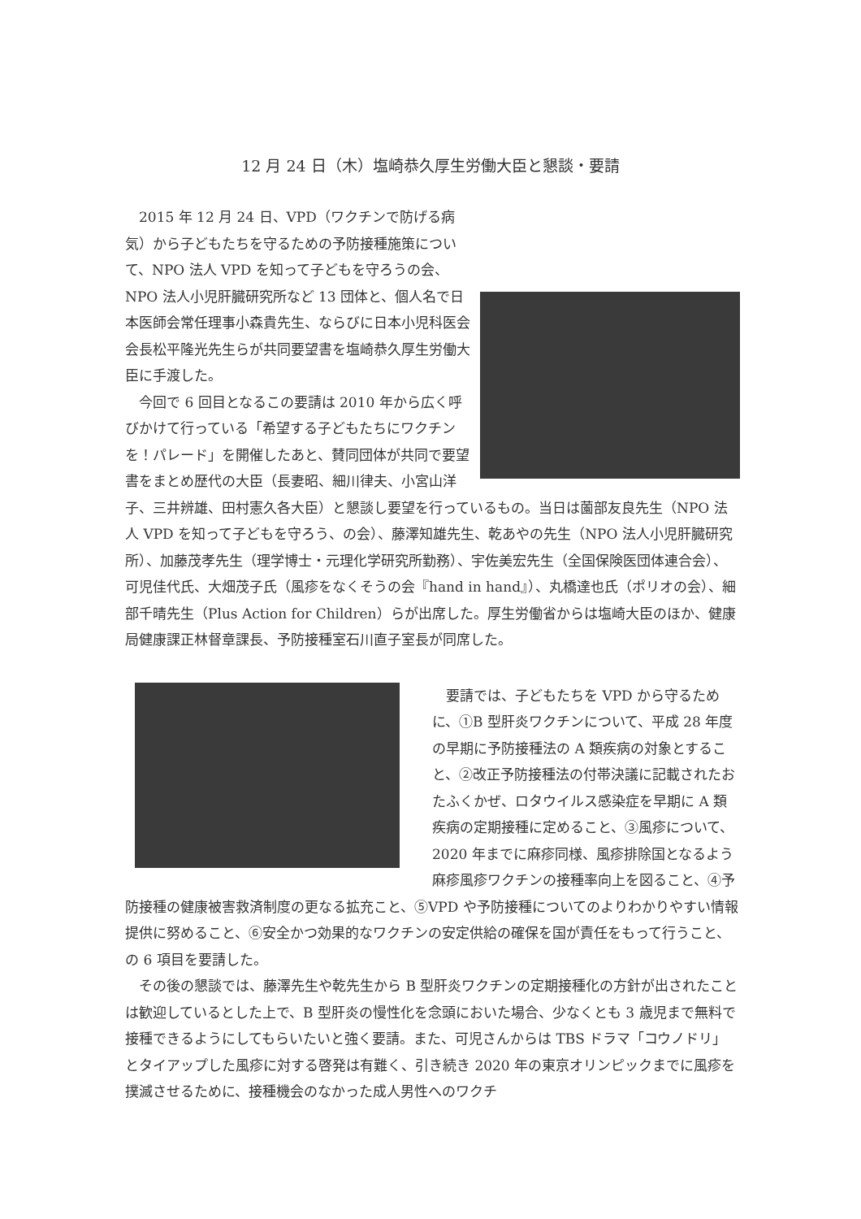12 月 24 日（木）塩崎恭久厚生労働大臣と懇談・要請
2015 年 12 月 24 日、VPD（ワクチンで防げる病気）から子どもたちを守るための予防接種施策について、NPO 法人 VPD を知って子どもを守ろうの会、NPO 法人小児肝臓研究所など 13 団体と、個人名で日本医師会常任理事小森貴先生、ならびに日本小児科医会会長松平隆光先生らが共同要望書を塩崎恭久厚生労働大臣に手渡した。
今回で 6 回目となるこの要請は 2010 年から広く呼びかけて行っている「希望する子どもたちにワクチンを！パレード」を開催したあと、賛同団体が共同で要望書をまとめ歴代の大臣（長妻昭、細川律夫、小宮山洋子、三井辨雄、田村憲久各大臣）と懇談し要望を行っているもの。当日は薗部友良先生（NPO 法人 VPD を知って子どもを守ろう、の会）、藤澤知雄先生、乾あやの先生（NPO 法人小児肝臓研究所）、加藤茂孝先生（理学博士・元理化学研究所勤務）、宇佐美宏先生（全国保険医団体連合会）、可児佳代氏、大畑茂子氏（風疹をなくそうの会『hand in hand』）、丸橋達也氏（ポリオの会）、細部千晴先生（Plus Action for Children）らが出席した。厚生労働省からは塩崎大臣のほか、健康局健康課正林督章課長、予防接種室石川直子室長が同席した。
要請では、子どもたちを VPD から守るために、①B 型肝炎ワクチンについて、平成 28 年度の早期に予防接種法の A 類疾病の対象とすること、②改正予防接種法の付帯決議に記載されたおたふくかぜ、ロタウイルス感染症を早期に A 類疾病の定期接種に定めること、③風疹について、2020 年までに麻疹同様、風疹排除国となるよう麻疹風疹ワクチンの接種率向上を図ること、④予防接種の健康被害救済制度の更なる拡充こと、⑤VPD や予防接種についてのよりわかりやすい情報提供に努めること、⑥安全かつ効果的なワクチンの安定供給の確保を国が責任をもって行うこと、の 6 項目を要請した。
その後の懇談では、藤澤先生や乾先生から B 型肝炎ワクチンの定期接種化の方針が出されたことは歓迎しているとした上で、B 型肝炎の慢性化を念頭においた場合、少なくとも 3 歳児まで無料で接種できるようにしてもらいたいと強く要請。また、可児さんからは TBS ドラマ「コウノドリ」とタイアップした風疹に対する啓発は有難く、引き続き 2020 年の東京オリンピックまでに風疹を撲滅させるために、接種機会のなかった成人男性へのワクチ